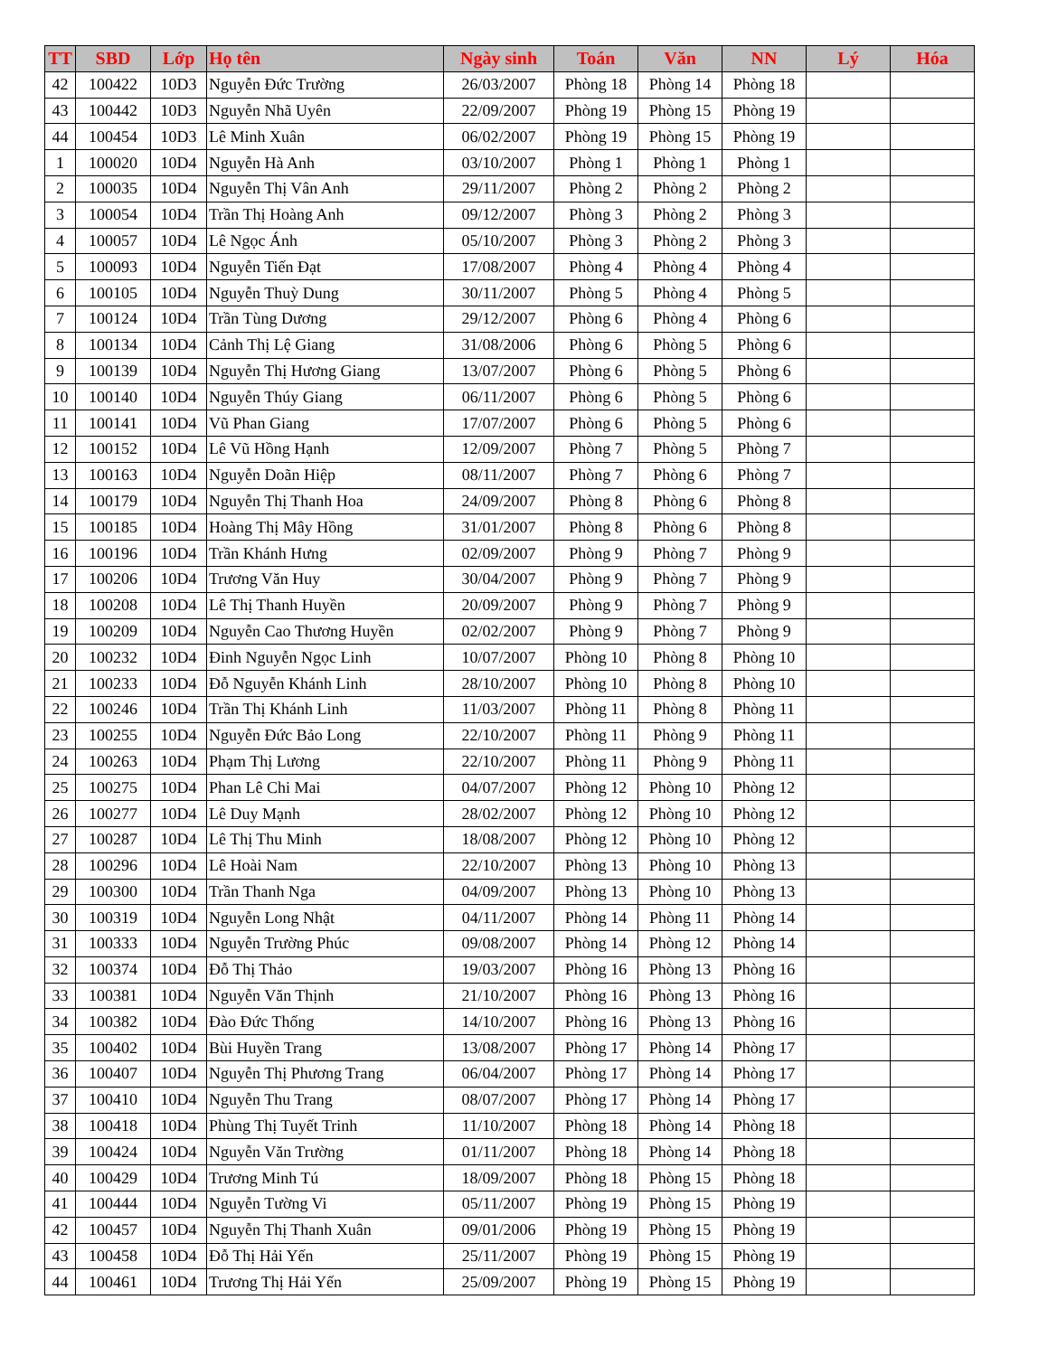| TT | SBD | Lớp | Họ tên | Ngày sinh | Toán | Văn | NN | Lý | Hóa |
| --- | --- | --- | --- | --- | --- | --- | --- | --- | --- |
| 42 | 100422 | 10D3 | Nguyễn Đức Trường | 26/03/2007 | Phòng 18 | Phòng 14 | Phòng 18 | | |
| 43 | 100442 | 10D3 | Nguyễn Nhã Uyên | 22/09/2007 | Phòng 19 | Phòng 15 | Phòng 19 | | |
| 44 | 100454 | 10D3 | Lê Minh Xuân | 06/02/2007 | Phòng 19 | Phòng 15 | Phòng 19 | | |
| 1 | 100020 | 10D4 | Nguyễn Hà Anh | 03/10/2007 | Phòng 1 | Phòng 1 | Phòng 1 | | |
| 2 | 100035 | 10D4 | Nguyễn Thị Vân Anh | 29/11/2007 | Phòng 2 | Phòng 2 | Phòng 2 | | |
| 3 | 100054 | 10D4 | Trần Thị Hoàng Anh | 09/12/2007 | Phòng 3 | Phòng 2 | Phòng 3 | | |
| 4 | 100057 | 10D4 | Lê Ngọc Ánh | 05/10/2007 | Phòng 3 | Phòng 2 | Phòng 3 | | |
| 5 | 100093 | 10D4 | Nguyễn Tiến Đạt | 17/08/2007 | Phòng 4 | Phòng 4 | Phòng 4 | | |
| 6 | 100105 | 10D4 | Nguyễn Thuỳ Dung | 30/11/2007 | Phòng 5 | Phòng 4 | Phòng 5 | | |
| 7 | 100124 | 10D4 | Trần Tùng Dương | 29/12/2007 | Phòng 6 | Phòng 4 | Phòng 6 | | |
| 8 | 100134 | 10D4 | Cảnh Thị Lệ Giang | 31/08/2006 | Phòng 6 | Phòng 5 | Phòng 6 | | |
| 9 | 100139 | 10D4 | Nguyễn Thị Hương Giang | 13/07/2007 | Phòng 6 | Phòng 5 | Phòng 6 | | |
| 10 | 100140 | 10D4 | Nguyễn Thúy Giang | 06/11/2007 | Phòng 6 | Phòng 5 | Phòng 6 | | |
| 11 | 100141 | 10D4 | Vũ Phan Giang | 17/07/2007 | Phòng 6 | Phòng 5 | Phòng 6 | | |
| 12 | 100152 | 10D4 | Lê Vũ Hồng Hạnh | 12/09/2007 | Phòng 7 | Phòng 5 | Phòng 7 | | |
| 13 | 100163 | 10D4 | Nguyễn Doãn Hiệp | 08/11/2007 | Phòng 7 | Phòng 6 | Phòng 7 | | |
| 14 | 100179 | 10D4 | Nguyễn Thị Thanh Hoa | 24/09/2007 | Phòng 8 | Phòng 6 | Phòng 8 | | |
| 15 | 100185 | 10D4 | Hoàng Thị Mây Hồng | 31/01/2007 | Phòng 8 | Phòng 6 | Phòng 8 | | |
| 16 | 100196 | 10D4 | Trần Khánh Hưng | 02/09/2007 | Phòng 9 | Phòng 7 | Phòng 9 | | |
| 17 | 100206 | 10D4 | Trương Văn Huy | 30/04/2007 | Phòng 9 | Phòng 7 | Phòng 9 | | |
| 18 | 100208 | 10D4 | Lê Thị Thanh Huyền | 20/09/2007 | Phòng 9 | Phòng 7 | Phòng 9 | | |
| 19 | 100209 | 10D4 | Nguyễn Cao Thương Huyền | 02/02/2007 | Phòng 9 | Phòng 7 | Phòng 9 | | |
| 20 | 100232 | 10D4 | Đinh Nguyễn Ngọc Linh | 10/07/2007 | Phòng 10 | Phòng 8 | Phòng 10 | | |
| 21 | 100233 | 10D4 | Đỗ Nguyễn Khánh Linh | 28/10/2007 | Phòng 10 | Phòng 8 | Phòng 10 | | |
| 22 | 100246 | 10D4 | Trần Thị Khánh Linh | 11/03/2007 | Phòng 11 | Phòng 8 | Phòng 11 | | |
| 23 | 100255 | 10D4 | Nguyễn Đức Bảo Long | 22/10/2007 | Phòng 11 | Phòng 9 | Phòng 11 | | |
| 24 | 100263 | 10D4 | Phạm Thị Lương | 22/10/2007 | Phòng 11 | Phòng 9 | Phòng 11 | | |
| 25 | 100275 | 10D4 | Phan Lê Chi Mai | 04/07/2007 | Phòng 12 | Phòng 10 | Phòng 12 | | |
| 26 | 100277 | 10D4 | Lê Duy Mạnh | 28/02/2007 | Phòng 12 | Phòng 10 | Phòng 12 | | |
| 27 | 100287 | 10D4 | Lê Thị Thu Minh | 18/08/2007 | Phòng 12 | Phòng 10 | Phòng 12 | | |
| 28 | 100296 | 10D4 | Lê Hoài Nam | 22/10/2007 | Phòng 13 | Phòng 10 | Phòng 13 | | |
| 29 | 100300 | 10D4 | Trần Thanh Nga | 04/09/2007 | Phòng 13 | Phòng 10 | Phòng 13 | | |
| 30 | 100319 | 10D4 | Nguyễn Long Nhật | 04/11/2007 | Phòng 14 | Phòng 11 | Phòng 14 | | |
| 31 | 100333 | 10D4 | Nguyễn Trường Phúc | 09/08/2007 | Phòng 14 | Phòng 12 | Phòng 14 | | |
| 32 | 100374 | 10D4 | Đỗ Thị Thảo | 19/03/2007 | Phòng 16 | Phòng 13 | Phòng 16 | | |
| 33 | 100381 | 10D4 | Nguyễn Văn Thịnh | 21/10/2007 | Phòng 16 | Phòng 13 | Phòng 16 | | |
| 34 | 100382 | 10D4 | Đào Đức Thống | 14/10/2007 | Phòng 16 | Phòng 13 | Phòng 16 | | |
| 35 | 100402 | 10D4 | Bùi Huyền Trang | 13/08/2007 | Phòng 17 | Phòng 14 | Phòng 17 | | |
| 36 | 100407 | 10D4 | Nguyễn Thị Phương Trang | 06/04/2007 | Phòng 17 | Phòng 14 | Phòng 17 | | |
| 37 | 100410 | 10D4 | Nguyễn Thu Trang | 08/07/2007 | Phòng 17 | Phòng 14 | Phòng 17 | | |
| 38 | 100418 | 10D4 | Phùng Thị Tuyết Trinh | 11/10/2007 | Phòng 18 | Phòng 14 | Phòng 18 | | |
| 39 | 100424 | 10D4 | Nguyễn Văn Trường | 01/11/2007 | Phòng 18 | Phòng 14 | Phòng 18 | | |
| 40 | 100429 | 10D4 | Trương Minh Tú | 18/09/2007 | Phòng 18 | Phòng 15 | Phòng 18 | | |
| 41 | 100444 | 10D4 | Nguyễn Tường Vi | 05/11/2007 | Phòng 19 | Phòng 15 | Phòng 19 | | |
| 42 | 100457 | 10D4 | Nguyễn Thị Thanh Xuân | 09/01/2006 | Phòng 19 | Phòng 15 | Phòng 19 | | |
| 43 | 100458 | 10D4 | Đỗ Thị Hải Yến | 25/11/2007 | Phòng 19 | Phòng 15 | Phòng 19 | | |
| 44 | 100461 | 10D4 | Trương Thị Hải Yến | 25/09/2007 | Phòng 19 | Phòng 15 | Phòng 19 | | |